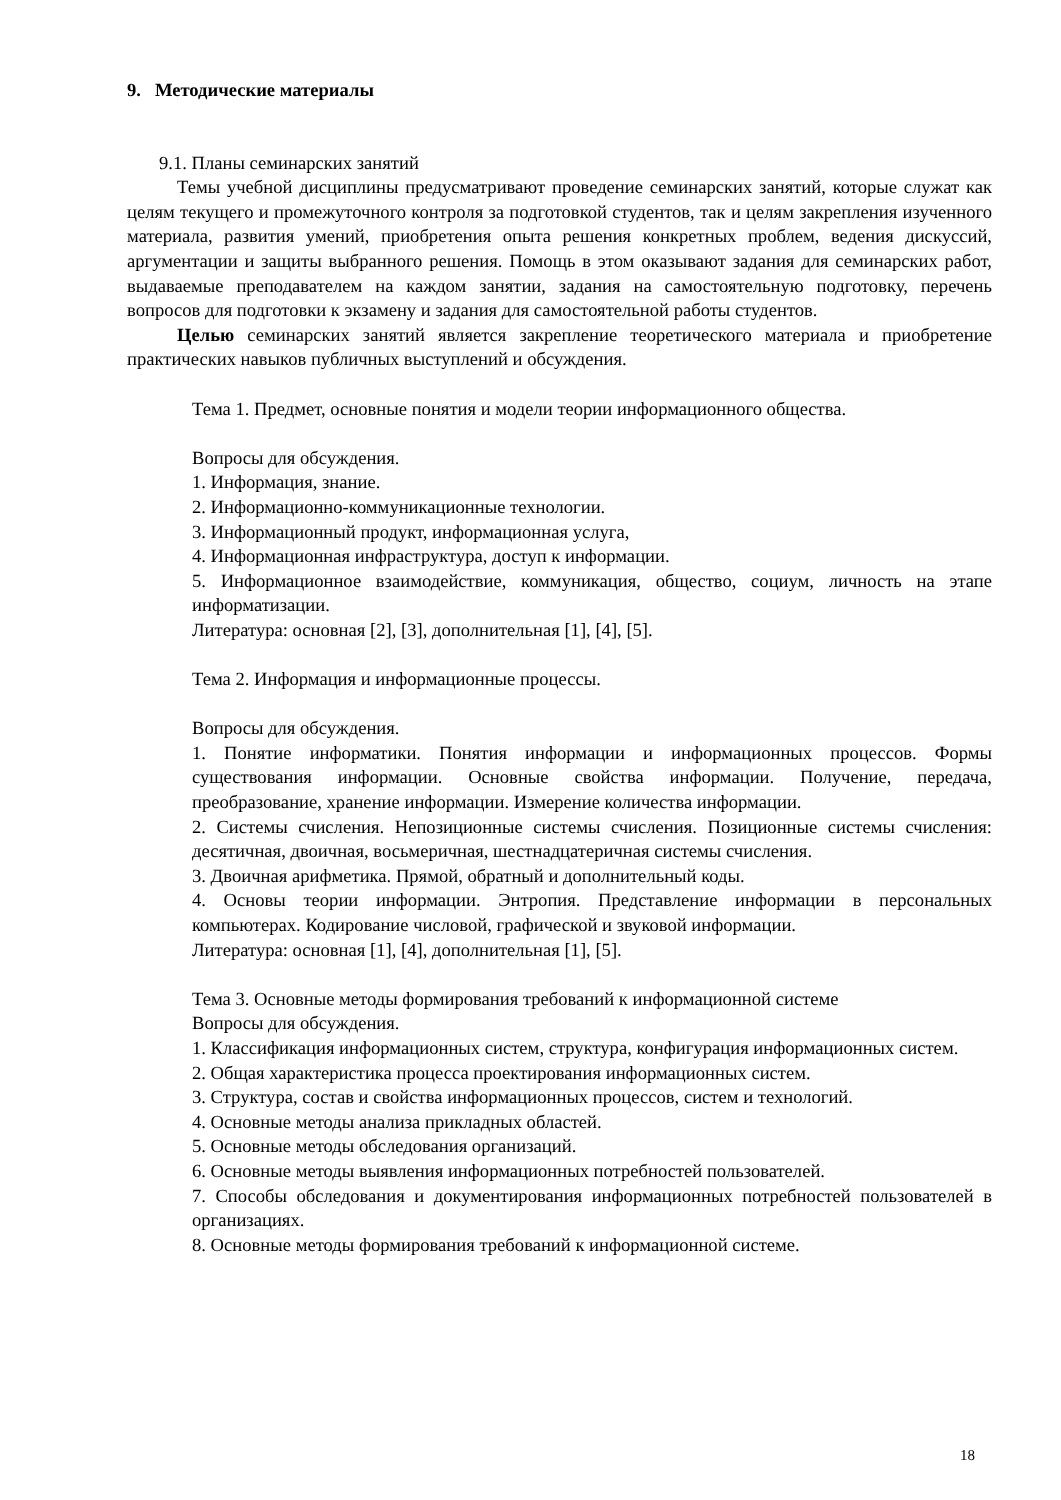9. Методические материалы
9.1. Планы семинарских занятий
Темы учебной дисциплины предусматривают проведение семинарских занятий, которые служат как целям текущего и промежуточного контроля за подготовкой студентов, так и целям закрепления изученного материала, развития умений, приобретения опыта решения конкретных проблем, ведения дискуссий, аргументации и защиты выбранного решения. Помощь в этом оказывают задания для семинарских работ, выдаваемые преподавателем на каждом занятии, задания на самостоятельную подготовку, перечень вопросов для подготовки к экзамену и задания для самостоятельной работы студентов.
Целью семинарских занятий является закрепление теоретического материала и приобретение практических навыков публичных выступлений и обсуждения.
Тема 1. Предмет, основные понятия и модели теории информационного общества.
Вопросы для обсуждения.
1. Информация, знание.
2. Информационно-коммуникационные технологии.
3. Информационный продукт, информационная услуга,
4. Информационная инфраструктура, доступ к информации.
5. Информационное взаимодействие, коммуникация, общество, социум, личность на этапе информатизации.
Литература: основная [2], [3], дополнительная [1], [4], [5].
Тема 2. Информация и информационные процессы.
Вопросы для обсуждения.
1. Понятие информатики. Понятия информации и информационных процессов. Формы существования информации. Основные свойства информации. Получение, передача, преобразование, хранение информации. Измерение количества информации.
2. Системы счисления. Непозиционные системы счисления. Позиционные системы счисления: десятичная, двоичная, восьмеричная, шестнадцатеричная системы счисления.
3. Двоичная арифметика. Прямой, обратный и дополнительный коды.
4. Основы теории информации. Энтропия. Представление информации в персональных компьютерах. Кодирование числовой, графической и звуковой информации.
Литература: основная [1], [4], дополнительная [1], [5].
Тема 3. Основные методы формирования требований к информационной системе
Вопросы для обсуждения.
1. Классификация информационных систем, структура, конфигурация информационных систем.
2. Общая характеристика процесса проектирования информационных систем.
3. Структура, состав и свойства информационных процессов, систем и технологий.
4. Основные методы анализа прикладных областей.
5. Основные методы обследования организаций.
6. Основные методы выявления информационных потребностей пользователей.
7. Способы обследования и документирования информационных потребностей пользователей в организациях.
8. Основные методы формирования требований к информационной системе.
18